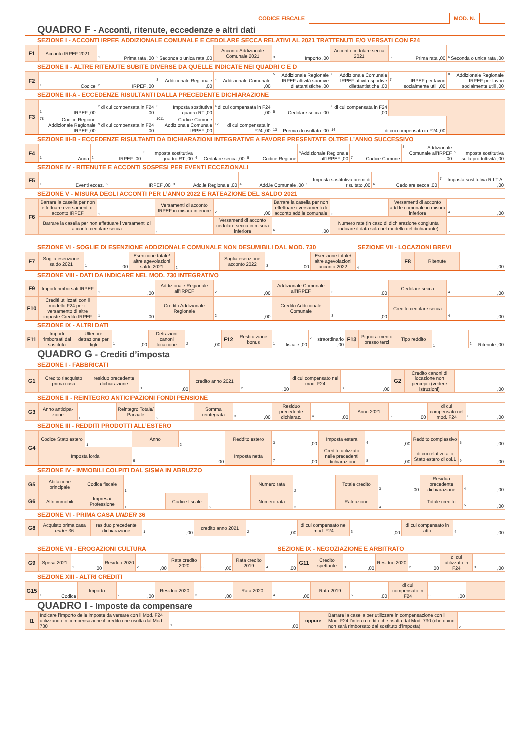CODICE FISCALE MOD. N.
QUADRO F - Acconti, ritenute, eccedenze e altri dati
SEZIONE I - ACCONTI IRPEF, ADDIZIONALE COMUNALE E CEDOLARE SECCA RELATIVI AL 2021 TRATTENUTI E/O VERSATI CON F24
| F1 | Acconto IRPEF 2021 | <sup>1</sup> Prima rata ,00 | <sup>2</sup> Seconda o unica rata ,00 | Acconto Addizionale Comunale 2021 | <sup>3</sup> Importo ,00 | Acconto cedolare secca 2021 | <sup>5</sup> Prima rata ,00 | <sup>6</sup> Seconda o unica rata ,00 |
SEZIONE II - ALTRE RITENUTE SUBITE DIVERSE DA QUELLE INDICATE NEI QUADRI C E D
| F2 | <sup>1</sup> Codice | <sup>2</sup> IRPEF ,00 | <sup>3</sup> Addizionale Regionale ,00 | <sup>4</sup> Addizionale Comunale ,00 | <sup>5</sup> Addizionale Regionale IRPEF attività sportive dilettantistiche ,00 | <sup>6</sup> Addizionale Comunale IRPEF attività sportive dilettantistiche ,00 | <sup>7</sup> IRPEF per lavori socialmente utili ,00 | <sup>8</sup> Addizionale Regionale IRPEF per lavori socialmente utili ,00 |
SEZIONE III-A - ECCEDENZE RISULTANTI DALLA PRECEDENTE DICHIARAZIONE
| F3 | <sup>1</sup> IRPEF ,00 | <sup>2</sup> di cui compensata in F24 ,00 | <sup>3</sup> Imposta sostitutiva quadro RT ,00 | <sup>4</sup> di cui compensata in F24 ,00 | <sup>5</sup> Cedolare secca ,00 | <sup>6</sup> di cui compensata in F24 ,00 | | |
| | <sup>7</sup> Codice Regione <sup>8</sup> Addizionale Regionale IRPEF ,00 | <sup>9</sup> di cui compensata in F24 ,00 | <sup>10</sup> Codice Comune <sup>11</sup> Addizionale Comunale IRPEF ,00 | <sup>12</sup> di cui compensata in F24 ,00 | <sup>13</sup> Premio di risultato ,00 | <sup>14</sup> di cui compensato in F24 ,00 | | |
SEZIONE III-B - ECCEDENZE RISULTANTI DA DICHIARAZIONI INTEGRATIVE A FAVORE PRESENTATE OLTRE L’ANNO SUCCESSIVO
| F4 | <sup>1</sup> Anno | <sup>2</sup> IRPEF ,00 | <sup>3</sup> Imposta sostitutiva quadro RT ,00 | <sup>4</sup> Cedolare secca ,00 | <sup>5</sup> Codice Regione | <sup>6</sup> Addizionale Regionale all’IRPEF ,00 | <sup>7</sup> Codice Comune | <sup>8</sup> Addizionale Comunale all’IRPEF ,00 | <sup>9</sup> Imposta sostitutiva sulla produttività ,00 |
SEZIONE IV - RITENUTE E ACCONTI SOSPESI PER EVENTI ECCEZIONALI
| F5 | Eventi eccez. <sup>1</sup> | IRPEF <sup>2</sup> ,00 | Add.le Regionale <sup>3</sup> ,00 | Add.le Comunale <sup>4</sup> ,00 | Imposta sostitutiva premi di risultato <sup>5</sup> ,00 | Cedolare secca <sup>6</sup> ,00 | Imposta sostitutiva R.I.T.A. <sup>7</sup> ,00 |
SEZIONE V - MISURA DEGLI ACCONTI PER L’ANNO 2022 E RATEAZIONE DEL SALDO 2021
| F6 | Barrare la casella per non effettuare i versamenti di acconto IRPEF | <sup>1</sup> | Versamenti di acconto IRPEF in misura inferiore | <sup>2</sup> ,00 | Barrare la casella per non effettuare i versamenti di acconto add.le comunale | <sup>3</sup> | Versamenti di acconto add.le comunale in misura inferiore | <sup>4</sup> ,00 |
| | Barrare la casella per non effettuare i versamenti di acconto cedolare secca | | <sup>5</sup> | Versamenti di acconto cedolare secca in misura inferiore | <sup>6</sup> ,00 | Numero rate (in caso di dichiarazione congiunta indicare il dato solo nel modello del dichiarante) | | <sup>7</sup> |
| SEZIONE VI - SOGLIE DI ESENZIONE ADDIZIONALE COMUNALE NON DESUMIBILI DAL MOD. 730 | SEZIONE VII - LOCAZIONI BREVI |
| F7 | Soglia esenzione saldo 2021 | <sup>1</sup> ,00 | Esenzione totale/ altre agevolazioni saldo 2021 | <sup>2</sup> | Soglia esenzione acconto 2022 | <sup>3</sup> ,00 | Esenzione totale/ altre agevolazioni acconto 2022 | <sup>4</sup> | F8 | Ritenute | ,00 |
SEZIONE VIII - DATI DA INDICARE NEL MOD. 730 INTEGRATIVO
| F9 | Importi rimborsati IRPEF | <sup>1</sup> ,00 | Addizionale Regionale all’IRPEF | <sup>2</sup> ,00 | Addizionale Comunale all’IRPEF | <sup>3</sup> ,00 | Cedolare secca | <sup>4</sup> ,00 |
| F10 | Crediti utilizzati con il modello F24 per il versamento di altre imposte Credito IRPEF | <sup>1</sup> ,00 | Credito Addizionale Regionale | <sup>2</sup> ,00 | Credito Addizionale Comunale | <sup>3</sup> ,00 | Credito cedolare secca | <sup>4</sup> ,00 |
SEZIONE IX - ALTRI DATI
| F11 | Importi rimborsati dal sostituto | Ulteriore detrazione per figli | <sup>1</sup> ,00 | Detrazioni canoni locazione | <sup>2</sup> ,00 | F12 | Restitu-zione bonus | <sup>1</sup> fiscale ,00 | <sup>2</sup> straordinario ,00 | F13 | Pignora-mento presso terzi | Tipo reddito | <sup>1</sup> | <sup>2</sup> Ritenute ,00 |
QUADRO G - Crediti d’imposta
SEZIONE I - FABBRICATI
| G1 | Credito riacquisto prima casa | residuo precedente dichiarazione | <sup>1</sup> ,00 | credito anno 2021 | <sup>2</sup> ,00 | di cui compensato nel mod. F24 | <sup>3</sup> ,00 | G2 | Credito canoni di locazione non percepiti (vedere istruzioni) | ,00 |
SEZIONE II - REINTEGRO ANTICIPAZIONI FONDI PENSIONE
| G3 | Anno anticipa-zione | <sup>1</sup> | Reintegro Totale/ Parziale | <sup>2</sup> | Somma reintegrata | <sup>3</sup> ,00 | Residuo precedente dichiaraz. | <sup>4</sup> ,00 | Anno 2021 | <sup>5</sup> ,00 | di cui compensato nel mod. F24 | <sup>6</sup> ,00 |
SEZIONE III - REDDITI PRODOTTI ALL’ESTERO
| G4 | Codice Stato estero | <sup>1</sup> | Anno | <sup>2</sup> | Reddito estero | <sup>3</sup> ,00 | Imposta estera | <sup>4</sup> ,00 | Reddito complessivo | <sup>5</sup> ,00 |
| | Imposta lorda | | <sup>6</sup> ,00 | | Imposta netta | <sup>7</sup> ,00 | Credito utilizzato nelle precedenti dichiarazioni | <sup>8</sup> ,00 | di cui relativo allo Stato estero di col.1 | <sup>9</sup> ,00 |
SEZIONE IV - IMMOBILI COLPITI DAL SISMA IN ABRUZZO
| G5 | Abitazione principale | Codice fiscale | <sup>1</sup> | | | Numero rata | <sup>2</sup> | Totale credito | <sup>3</sup> ,00 | Residuo precedente dichiarazione | <sup>4</sup> ,00 |
| G6 | Altri immobili | Impresa/ Professione | <sup>1</sup> | Codice fiscale | <sup>2</sup> | Numero rata | <sup>3</sup> | Rateazione | <sup>4</sup> | Totale credito | <sup>5</sup> ,00 |
SEZIONE VI - PRIMA CASA UNDER 36
| G8 | Acquisto prima casa under 36 | residuo precedente dichiarazione | <sup>1</sup> ,00 | credito anno 2021 | <sup>2</sup> ,00 | di cui compensato nel mod. F24 | <sup>3</sup> ,00 | di cui compensato in atto | <sup>4</sup> ,00 |
| SEZIONE VII - EROGAZIONI CULTURA | SEZIONE IX - NEGOZIAZIONE E ARBITRATO |
| G9 | Spesa 2021 | <sup>1</sup> ,00 | Residuo 2020 | <sup>2</sup> ,00 | Rata credito 2020 | <sup>3</sup> ,00 | Rata credito 2019 | <sup>4</sup> ,00 | G11 | Credito spettante | <sup>1</sup> ,00 | Residuo 2020 | <sup>2</sup> ,00 | di cui utilizzato in F24 | <sup>3</sup> ,00 |
SEZIONE XIII - ALTRI CREDITI
| G15 | <sup>1</sup> Codice | Importo | <sup>2</sup> ,00 | Residuo 2020 | <sup>3</sup> ,00 | Rata 2020 | <sup>4</sup> ,00 | Rata 2019 | <sup>5</sup> ,00 | di cui compensato in F24 | <sup>6</sup> ,00 | |
QUADRO I - Imposte da compensare
| I1 | Indicare l’importo delle imposte da versare con il Mod. F24 utilizzando in compensazione il credito che risulta dal Mod. 730 | <sup>1</sup> ,00 | oppure | Barrare la casella per utilizzare in compensazione con il Mod. F24 l’intero credito che risulta dal Mod. 730 (che quindi non sarà rimborsato dal sostituto d’imposta) | <sup>2</sup> |